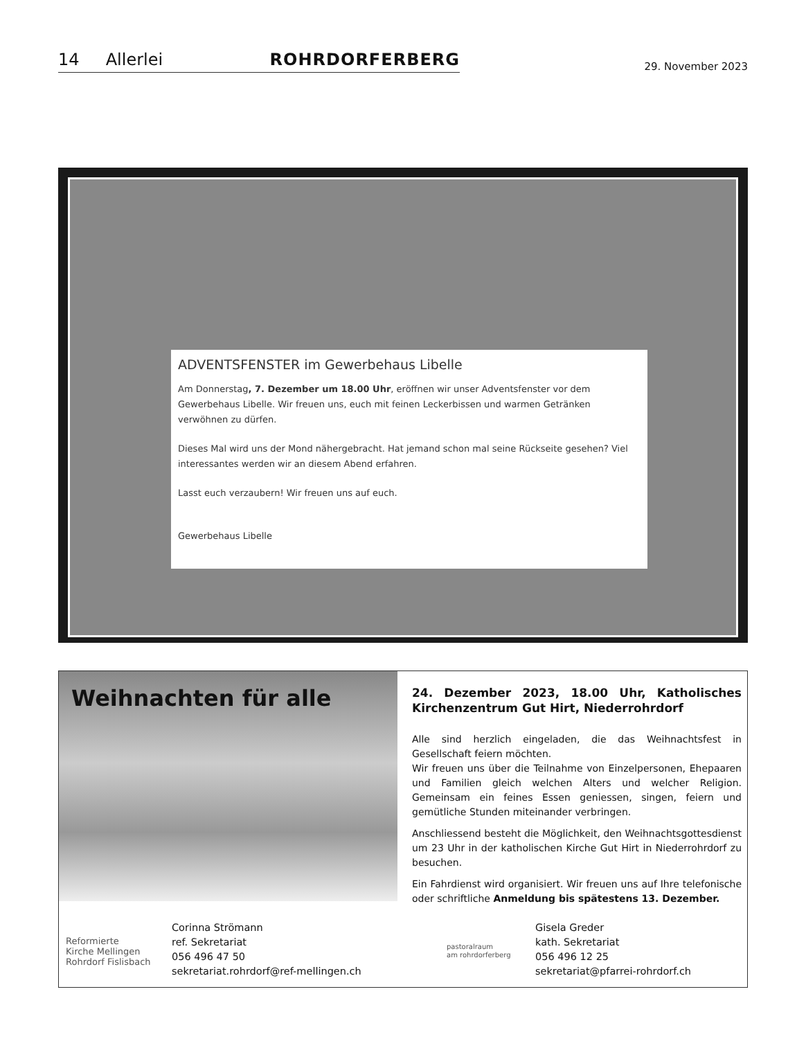14 Allerlei ROHRDORFERBERG
29. November 2023
ADVENTSFENSTER im Gewerbehaus Libelle
Am Donnerstag, 7. Dezember um 18.00 Uhr, eröffnen wir unser Adventsfenster vor dem Gewerbehaus Libelle. Wir freuen uns, euch mit feinen Leckerbissen und warmen Getränken verwöhnen zu dürfen.
Dieses Mal wird uns der Mond nähergebracht. Hat jemand schon mal seine Rückseite gesehen? Viel interessantes werden wir an diesem Abend erfahren.
Lasst euch verzaubern! Wir freuen uns auf euch.
Gewerbehaus Libelle
Weihnachten für alle
24. Dezember 2023, 18.00 Uhr, Katholisches Kirchenzentrum Gut Hirt, Niederrohrdorf
Alle sind herzlich eingeladen, die das Weihnachtsfest in Gesellschaft feiern möchten.
Wir freuen uns über die Teilnahme von Einzelpersonen, Ehepaaren und Familien gleich welchen Alters und welcher Religion. Gemeinsam ein feines Essen geniessen, singen, feiern und gemütliche Stunden miteinander verbringen.
Anschliessend besteht die Möglichkeit, den Weihnachtsgottesdienst um 23 Uhr in der katholischen Kirche Gut Hirt in Niederrohrdorf zu besuchen.
Ein Fahrdienst wird organisiert. Wir freuen uns auf Ihre telefonische oder schriftliche Anmeldung bis spätestens 13. Dezember.
Reformierte
Kirche Mellingen
Rohrdorf Fislisbach
Corinna Strömann
ref. Sekretariat
056 496 47 50
sekretariat.rohrdorf@ref-mellingen.ch
pastoralraum
am rohrdorferberg
Gisela Greder
kath. Sekretariat
056 496 12 25
sekretariat@pfarrei-rohrdorf.ch